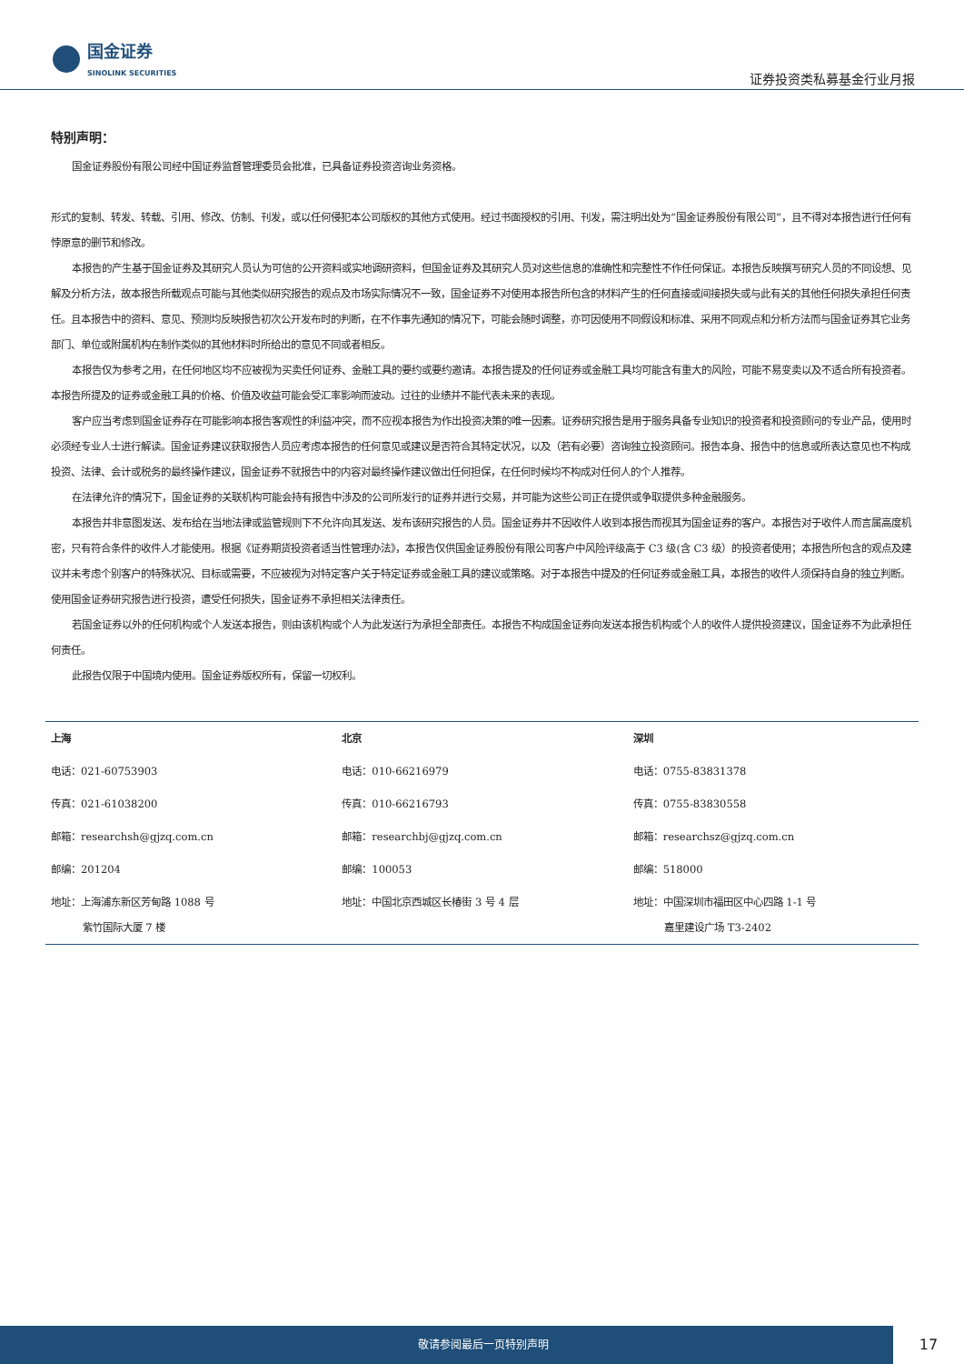国金证券
SINOLINK SECURITIES
证券投资类私募基金行业月报
特别声明：
国金证券股份有限公司经中国证券监督管理委员会批准，已具备证券投资咨询业务资格。
形式的复制、转发、转载、引用、修改、仿制、刊发，或以任何侵犯本公司版权的其他方式使用。经过书面授权的引用、刊发，需注明出处为“国金证券股份有限公司”，且不得对本报告进行任何有悖原意的删节和修改。
本报告的产生基于国金证券及其研究人员认为可信的公开资料或实地调研资料，但国金证券及其研究人员对这些信息的准确性和完整性不作任何保证。本报告反映撰写研究人员的不同设想、见解及分析方法，故本报告所载观点可能与其他类似研究报告的观点及市场实际情况不一致，国金证券不对使用本报告所包含的材料产生的任何直接或间接损失或与此有关的其他任何损失承担任何责任。且本报告中的资料、意见、预测均反映报告初次公开发布时的判断，在不作事先通知的情况下，可能会随时调整，亦可因使用不同假设和标准、采用不同观点和分析方法而与国金证券其它业务部门、单位或附属机构在制作类似的其他材料时所给出的意见不同或者相反。
本报告仅为参考之用，在任何地区均不应被视为买卖任何证券、金融工具的要约或要约邀请。本报告提及的任何证券或金融工具均可能含有重大的风险，可能不易变卖以及不适合所有投资者。本报告所提及的证券或金融工具的价格、价值及收益可能会受汇率影响而波动。过往的业绩并不能代表未来的表现。
客户应当考虑到国金证券存在可能影响本报告客观性的利益冲突，而不应视本报告为作出投资决策的唯一因素。证券研究报告是用于服务具备专业知识的投资者和投资顾问的专业产品，使用时必须经专业人士进行解读。国金证券建议获取报告人员应考虑本报告的任何意见或建议是否符合其特定状况，以及（若有必要）咨询独立投资顾问。报告本身、报告中的信息或所表达意见也不构成投资、法律、会计或税务的最终操作建议，国金证券不就报告中的内容对最终操作建议做出任何担保，在任何时候均不构成对任何人的个人推荐。
在法律允许的情况下，国金证券的关联机构可能会持有报告中涉及的公司所发行的证券并进行交易，并可能为这些公司正在提供或争取提供多种金融服务。
本报告并非意图发送、发布给在当地法律或监管规则下不允许向其发送、发布该研究报告的人员。国金证券并不因收件人收到本报告而视其为国金证券的客户。本报告对于收件人而言属高度机密，只有符合条件的收件人才能使用。根据《证券期货投资者适当性管理办法》，本报告仅供国金证券股份有限公司客户中风险评级高于 C3 级(含 C3 级）的投资者使用；本报告所包含的观点及建议并未考虑个别客户的特殊状况、目标或需要，不应被视为对特定客户关于特定证券或金融工具的建议或策略。对于本报告中提及的任何证券或金融工具，本报告的收件人须保持自身的独立判断。使用国金证券研究报告进行投资，遭受任何损失，国金证券不承担相关法律责任。
若国金证券以外的任何机构或个人发送本报告，则由该机构或个人为此发送行为承担全部责任。本报告不构成国金证券向发送本报告机构或个人的收件人提供投资建议，国金证券不为此承担任何责任。
此报告仅限于中国境内使用。国金证券版权所有，保留一切权利。
| 上海 | 北京 | 深圳 |
| 电话：021-60753903 | 电话：010-66216979 | 电话：0755-83831378 |
| 传真：021-61038200 | 传真：010-66216793 | 传真：0755-83830558 |
| 邮箱：researchsh@gjzq.com.cn | 邮箱：researchbj@gjzq.com.cn | 邮箱：researchsz@gjzq.com.cn |
| 邮编：201204 | 邮编：100053 | 邮编：518000 |
| 地址：上海浦东新区芳甸路 1088 号 紫竹国际大厦 7 楼 | 地址：中国北京西城区长椿街 3 号 4 层 | 地址：中国深圳市福田区中心四路 1-1 号 嘉里建设广场 T3-2402 |
敬请参阅最后一页特别声明
17